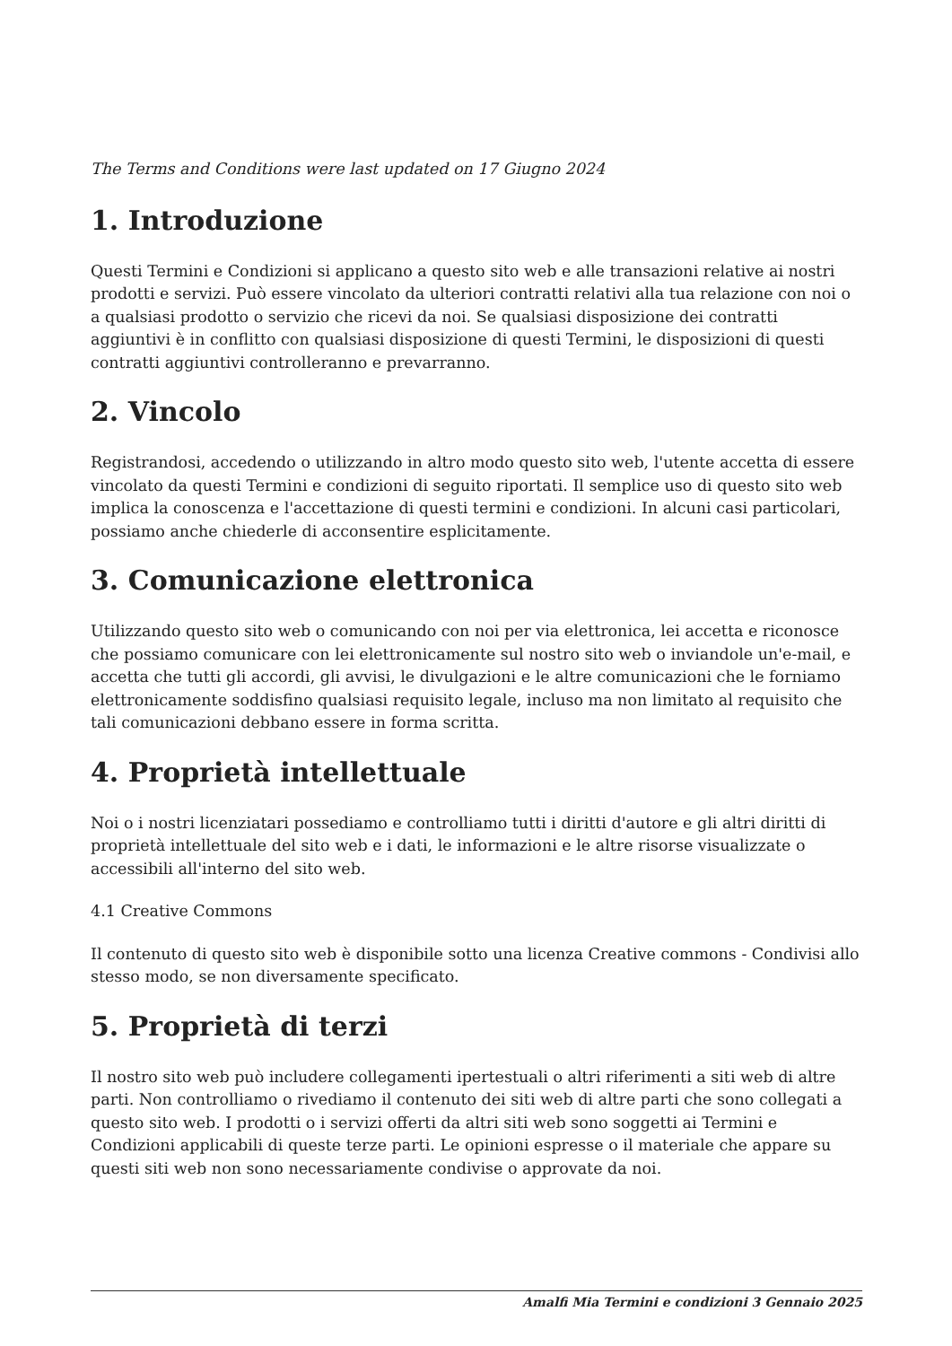The Terms and Conditions were last updated on 17 Giugno 2024
1. Introduzione
Questi Termini e Condizioni si applicano a questo sito web e alle transazioni relative ai nostri prodotti e servizi. Può essere vincolato da ulteriori contratti relativi alla tua relazione con noi o a qualsiasi prodotto o servizio che ricevi da noi. Se qualsiasi disposizione dei contratti aggiuntivi è in conflitto con qualsiasi disposizione di questi Termini, le disposizioni di questi contratti aggiuntivi controlleranno e prevarranno.
2. Vincolo
Registrandosi, accedendo o utilizzando in altro modo questo sito web, l'utente accetta di essere vincolato da questi Termini e condizioni di seguito riportati. Il semplice uso di questo sito web implica la conoscenza e l'accettazione di questi termini e condizioni. In alcuni casi particolari, possiamo anche chiederle di acconsentire esplicitamente.
3. Comunicazione elettronica
Utilizzando questo sito web o comunicando con noi per via elettronica, lei accetta e riconosce che possiamo comunicare con lei elettronicamente sul nostro sito web o inviandole un'e-mail, e accetta che tutti gli accordi, gli avvisi, le divulgazioni e le altre comunicazioni che le forniamo elettronicamente soddisfino qualsiasi requisito legale, incluso ma non limitato al requisito che tali comunicazioni debbano essere in forma scritta.
4. Proprietà intellettuale
Noi o i nostri licenziatari possediamo e controlliamo tutti i diritti d'autore e gli altri diritti di proprietà intellettuale del sito web e i dati, le informazioni e le altre risorse visualizzate o accessibili all'interno del sito web.
4.1 Creative Commons
Il contenuto di questo sito web è disponibile sotto una licenza Creative commons - Condivisi allo stesso modo, se non diversamente specificato.
5. Proprietà di terzi
Il nostro sito web può includere collegamenti ipertestuali o altri riferimenti a siti web di altre parti. Non controlliamo o rivediamo il contenuto dei siti web di altre parti che sono collegati a questo sito web. I prodotti o i servizi offerti da altri siti web sono soggetti ai Termini e Condizioni applicabili di queste terze parti. Le opinioni espresse o il materiale che appare su questi siti web non sono necessariamente condivise o approvate da noi.
Amalfi Mia Termini e condizioni 3 Gennaio 2025